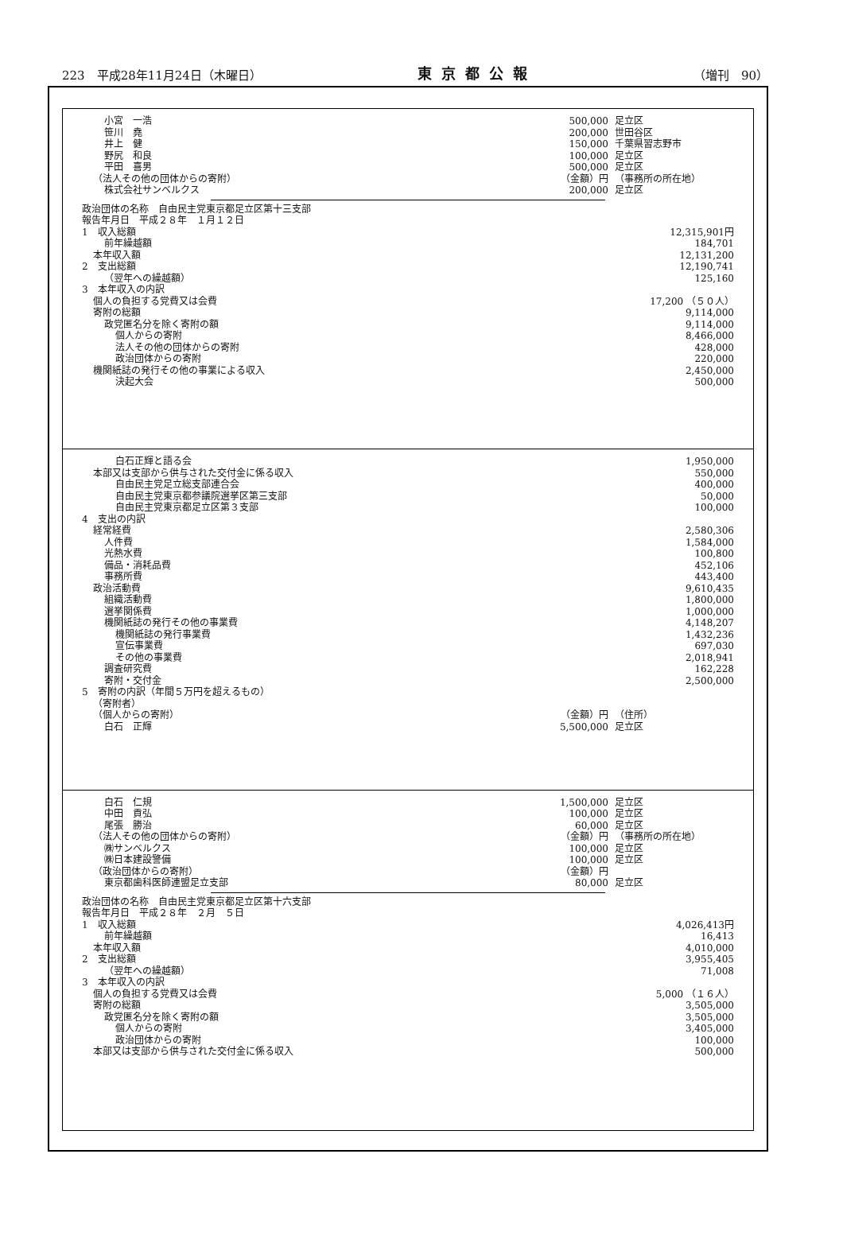223　平成28年11月24日（木曜日） 東京都公報 （増刊　90）
| 小宮 一浩 | 500,000 | 足立区 |
| 笹川 堯 | 200,000 | 世田谷区 |
| 井上 健 | 150,000 | 千葉県習志野市 |
| 野尻 和良 | 100,000 | 足立区 |
| 平田 喜男 | 500,000 | 足立区 |
| （法人その他の団体からの寄附） | （金額）円 | （事務所の所在地） |
| 株式会社サンベルクス | 200,000 | 足立区 |
| 政治団体の名称 自由民主党東京都足立区第十三支部 | |
| 報告年月日 平成２８年 １月１２日 | |
| 1 収入総額 | 12,315,901円 |
| 前年繰越額 | 184,701 |
| 本年収入額 | 12,131,200 |
| 2 支出総額 | 12,190,741 |
| （翌年への繰越額） | 125,160 |
| 3 本年収入の内訳 | |
| 個人の負担する党費又は会費 | 17,200 （５０人） |
| 寄附の総額 | 9,114,000 |
| 政党匿名分を除く寄附の額 | 9,114,000 |
| 個人からの寄附 | 8,466,000 |
| 法人その他の団体からの寄附 | 428,000 |
| 政治団体からの寄附 | 220,000 |
| 機関紙誌の発行その他の事業による収入 | 2,450,000 |
| 決起大会 | 500,000 |
| 白石正輝と語る会 | 1,950,000 |
| 本部又は支部から供与された交付金に係る収入 | 550,000 |
| 自由民主党足立総支部連合会 | 400,000 |
| 自由民主党東京都参議院選挙区第三支部 | 50,000 |
| 自由民主党東京都足立区第３支部 | 100,000 |
| 4 支出の内訳 | |
| 経常経費 | 2,580,306 |
| 人件費 | 1,584,000 |
| 光熱水費 | 100,800 |
| 備品・消耗品費 | 452,106 |
| 事務所費 | 443,400 |
| 政治活動費 | 9,610,435 |
| 組織活動費 | 1,800,000 |
| 選挙関係費 | 1,000,000 |
| 機関紙誌の発行その他の事業費 | 4,148,207 |
| 機関紙誌の発行事業費 | 1,432,236 |
| 宣伝事業費 | 697,030 |
| その他の事業費 | 2,018,941 |
| 調査研究費 | 162,228 |
| 寄附・交付金 | 2,500,000 |
| 5 寄附の内訳（年間５万円を超えるもの） | | |
| （寄附者） | | |
| （個人からの寄附） | （金額）円 | （住所） |
| 白石 正輝 | 5,500,000 | 足立区 |
| 白石 仁規 | 1,500,000 | 足立区 |
| 中田 貢弘 | 100,000 | 足立区 |
| 尾張 勝治 | 60,000 | 足立区 |
| （法人その他の団体からの寄附） | （金額）円 | （事務所の所在地） |
| ㈱サンベルクス | 100,000 | 足立区 |
| ㈱日本建設警備 | 100,000 | 足立区 |
| （政治団体からの寄附） | （金額）円 | |
| 東京都歯科医師連盟足立支部 | 80,000 | 足立区 |
| 政治団体の名称 自由民主党東京都足立区第十六支部 | |
| 報告年月日 平成２８年 ２月 ５日 | |
| 1 収入総額 | 4,026,413円 |
| 前年繰越額 | 16,413 |
| 本年収入額 | 4,010,000 |
| 2 支出総額 | 3,955,405 |
| （翌年への繰越額） | 71,008 |
| 3 本年収入の内訳 | |
| 個人の負担する党費又は会費 | 5,000 （１６人） |
| 寄附の総額 | 3,505,000 |
| 政党匿名分を除く寄附の額 | 3,505,000 |
| 個人からの寄附 | 3,405,000 |
| 政治団体からの寄附 | 100,000 |
| 本部又は支部から供与された交付金に係る収入 | 500,000 |